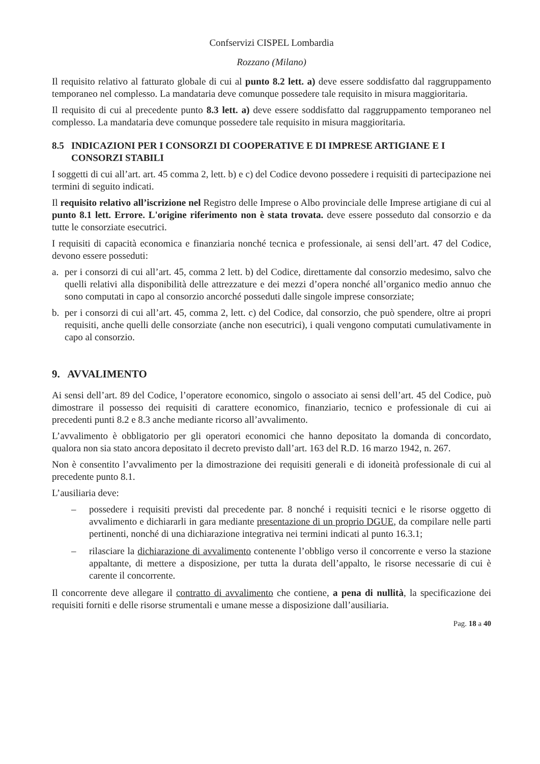Confservizi CISPEL Lombardia
Rozzano (Milano)
Il requisito relativo al fatturato globale di cui al punto 8.2 lett. a) deve essere soddisfatto dal raggruppamento temporaneo nel complesso. La mandataria deve comunque possedere tale requisito in misura maggioritaria.
Il requisito di cui al precedente punto 8.3 lett. a) deve essere soddisfatto dal raggruppamento temporaneo nel complesso. La mandataria deve comunque possedere tale requisito in misura maggioritaria.
8.5 INDICAZIONI PER I CONSORZI DI COOPERATIVE E DI IMPRESE ARTIGIANE E I CONSORZI STABILI
I soggetti di cui all’art. art. 45 comma 2, lett. b) e c) del Codice devono possedere i requisiti di partecipazione nei termini di seguito indicati.
Il requisito relativo all’iscrizione nel Registro delle Imprese o Albo provinciale delle Imprese artigiane di cui al punto 8.1 lett. Errore. L'origine riferimento non è stata trovata. deve essere posseduto dal consorzio e da tutte le consorziate esecutrici.
I requisiti di capacità economica e finanziaria nonché tecnica e professionale, ai sensi dell’art. 47 del Codice, devono essere posseduti:
a. per i consorzi di cui all’art. 45, comma 2 lett. b) del Codice, direttamente dal consorzio medesimo, salvo che quelli relativi alla disponibilità delle attrezzature e dei mezzi d’opera nonché all’organico medio annuo che sono computati in capo al consorzio ancorché posseduti dalle singole imprese consorziate;
b. per i consorzi di cui all’art. 45, comma 2, lett. c) del Codice, dal consorzio, che può spendere, oltre ai propri requisiti, anche quelli delle consorziate (anche non esecutrici), i quali vengono computati cumulativamente in capo al consorzio.
9. AVVALIMENTO
Ai sensi dell’art. 89 del Codice, l’operatore economico, singolo o associato ai sensi dell’art. 45 del Codice, può dimostrare il possesso dei requisiti di carattere economico, finanziario, tecnico e professionale di cui ai precedenti punti 8.2 e 8.3 anche mediante ricorso all’avvalimento.
L’avvalimento è obbligatorio per gli operatori economici che hanno depositato la domanda di concordato, qualora non sia stato ancora depositato il decreto previsto dall’art. 163 del R.D. 16 marzo 1942, n. 267.
Non è consentito l’avvalimento per la dimostrazione dei requisiti generali e di idoneità professionale di cui al precedente punto 8.1.
L’ausiliaria deve:
– possedere i requisiti previsti dal precedente par. 8 nonché i requisiti tecnici e le risorse oggetto di avvalimento e dichiararli in gara mediante presentazione di un proprio DGUE, da compilare nelle parti pertinenti, nonché di una dichiarazione integrativa nei termini indicati al punto 16.3.1;
– rilasciare la dichiarazione di avvalimento contenente l’obbligo verso il concorrente e verso la stazione appaltante, di mettere a disposizione, per tutta la durata dell’appalto, le risorse necessarie di cui è carente il concorrente.
Il concorrente deve allegare il contratto di avvalimento che contiene, a pena di nullità, la specificazione dei requisiti forniti e delle risorse strumentali e umane messe a disposizione dall’ausiliaria.
Pag. 18 a 40